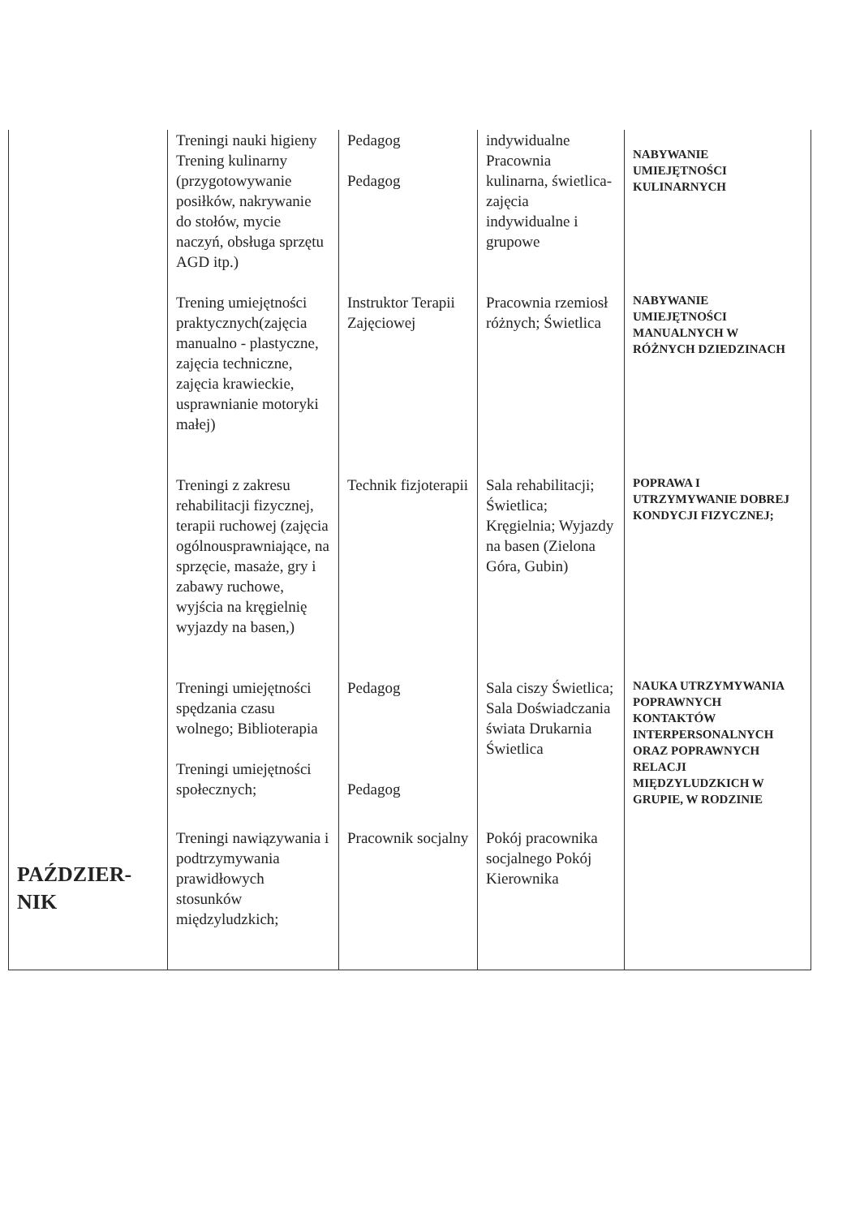| | Treningi nauki higieny Trening kulinarny (przygotowywanie posiłków, nakrywanie do stołów, mycie naczyń, obsługa sprzętu AGD itp.) | Pedagog Pedagog | indywidualne Pracownia kulinarna, świetlica- zajęcia indywidualne i grupowe | NABYWANIE UMIEJĘTNOŚCI KULINARNYCH |
| | Trening umiejętności praktycznych(zajęcia manualno - plastyczne, zajęcia techniczne, zajęcia krawieckie, usprawnianie motoryki małej) | Instruktor Terapii Zajęciowej | Pracownia rzemiosł różnych; Świetlica | NABYWANIE UMIEJĘTNOŚCI MANUALNYCH W RÓŻNYCH DZIEDZINACH |
| | Treningi z zakresu rehabilitacji fizycznej, terapii ruchowej (zajęcia ogólnousprawniające, na sprzęcie, masaże, gry i zabawy ruchowe, wyjścia na kręgielnię wyjazdy na basen,) | Technik fizjoterapii | Sala rehabilitacji; Świetlica; Kręgielnia; Wyjazdy na basen (Zielona Góra, Gubin) | POPRAWA I UTRZYMYWANIE DOBREJ KONDYCJI FIZYCZNEJ; |
| | Treningi umiejętności spędzania czasu wolnego; Biblioterapia Treningi umiejętności społecznych; | Pedagog Pedagog | Sala ciszy Świetlica; Sala Doświadczania świata Drukarnia Świetlica | NAUKA UTRZYMYWANIA POPRAWNYCH KONTAKTÓW INTERPERSONALNYCH ORAZ POPRAWNYCH RELACJI MIĘDZYLUDZKICH W GRUPIE, W RODZINIE |
| PAŹDZIER- NIK | Treningi nawiązywania i podtrzymywania prawidłowych stosunków międzyludzkich; | Pracownik socjalny | Pokój pracownika socjalnego Pokój Kierownika | |